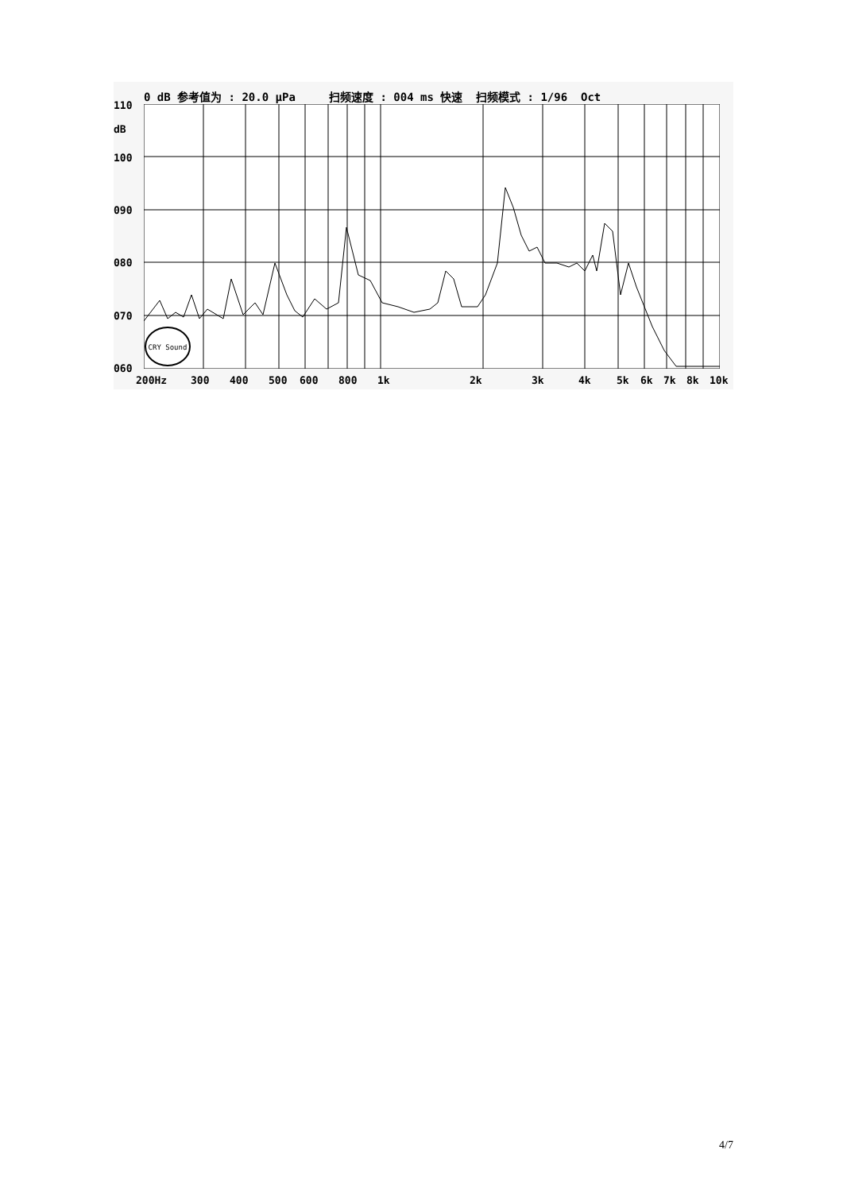0 dB 参考值为 : 20.0 μPa 扫频速度 : 004 ms 快速 扫频模式 : 1/96 Oct
110
dB
100
090
080
070
060
CRY Sound
200Hz 300 400 500 600 800 1k 2k 3k 4k 5k 6k 7k 8k 10k
4/7